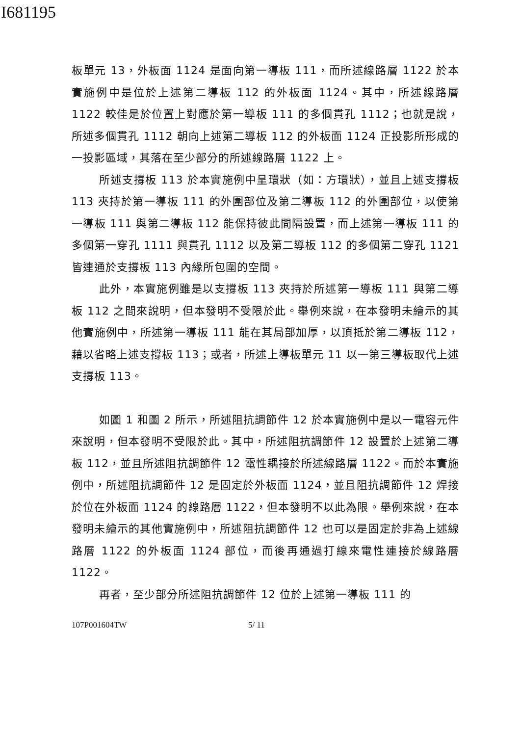I681195
板單元 13，外板面 1124 是面向第一導板 111，而所述線路層 1122 於本實施例中是位於上述第二導板 112 的外板面 1124。其中，所述線路層 1122 較佳是於位置上對應於第一導板 111 的多個貫孔 1112；也就是說，所述多個貫孔 1112 朝向上述第二導板 112 的外板面 1124 正投影所形成的一投影區域，其落在至少部分的所述線路層 1122 上。
所述支撐板 113 於本實施例中呈環狀（如：方環狀），並且上述支撐板 113 夾持於第一導板 111 的外圍部位及第二導板 112 的外圍部位，以使第一導板 111 與第二導板 112 能保持彼此間隔設置，而上述第一導板 111 的多個第一穿孔 1111 與貫孔 1112 以及第二導板 112 的多個第二穿孔 1121 皆連通於支撐板 113 內緣所包圍的空間。
此外，本實施例雖是以支撐板 113 夾持於所述第一導板 111 與第二導板 112 之間來說明，但本發明不受限於此。舉例來說，在本發明未繪示的其他實施例中，所述第一導板 111 能在其局部加厚，以頂抵於第二導板 112，藉以省略上述支撐板 113；或者，所述上導板單元 11 以一第三導板取代上述支撐板 113。
如圖 1 和圖 2 所示，所述阻抗調節件 12 於本實施例中是以一電容元件來說明，但本發明不受限於此。其中，所述阻抗調節件 12 設置於上述第二導板 112，並且所述阻抗調節件 12 電性耦接於所述線路層 1122。而於本實施例中，所述阻抗調節件 12 是固定於外板面 1124，並且阻抗調節件 12 焊接於位在外板面 1124 的線路層 1122，但本發明不以此為限。舉例來說，在本發明未繪示的其他實施例中，所述阻抗調節件 12 也可以是固定於非為上述線路層 1122 的外板面 1124 部位，而後再通過打線來電性連接於線路層 1122。
再者，至少部分所述阻抗調節件 12 位於上述第一導板 111 的
107P001604TW 5/ 11